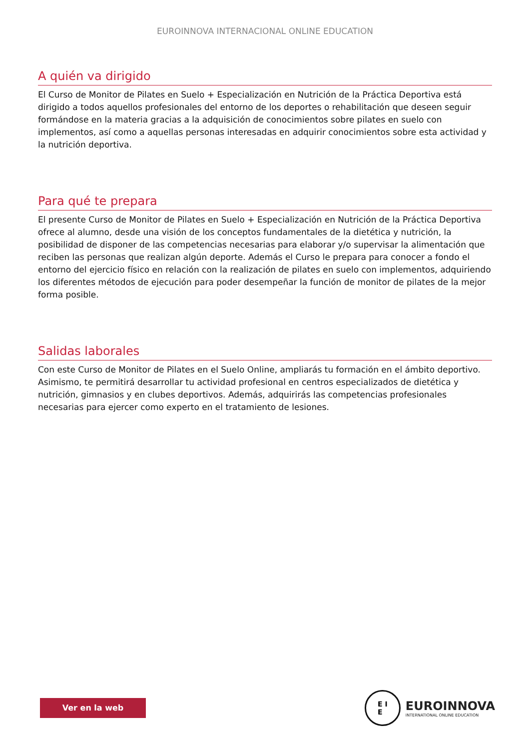EUROINNOVA INTERNACIONAL ONLINE EDUCATION
A quién va dirigido
El Curso de Monitor de Pilates en Suelo + Especialización en Nutrición de la Práctica Deportiva está dirigido a todos aquellos profesionales del entorno de los deportes o rehabilitación que deseen seguir formándose en la materia gracias a la adquisición de conocimientos sobre pilates en suelo con implementos, así como a aquellas personas interesadas en adquirir conocimientos sobre esta actividad y la nutrición deportiva.
Para qué te prepara
El presente Curso de Monitor de Pilates en Suelo + Especialización en Nutrición de la Práctica Deportiva ofrece al alumno, desde una visión de los conceptos fundamentales de la dietética y nutrición, la posibilidad de disponer de las competencias necesarias para elaborar y/o supervisar la alimentación que reciben las personas que realizan algún deporte. Además el Curso le prepara para conocer a fondo el entorno del ejercicio físico en relación con la realización de pilates en suelo con implementos, adquiriendo los diferentes métodos de ejecución para poder desempeñar la función de monitor de pilates de la mejor forma posible.
Salidas laborales
Con este Curso de Monitor de Pilates en el Suelo Online, ampliarás tu formación en el ámbito deportivo. Asimismo, te permitirá desarrollar tu actividad profesional en centros especializados de dietética y nutrición, gimnasios y en clubes deportivos. Además, adquirirás las competencias profesionales necesarias para ejercer como experto en el tratamiento de lesiones.
Ver en la web
E I
E
EUROINNOVA
INTERNATIONAL ONLINE EDUCATION